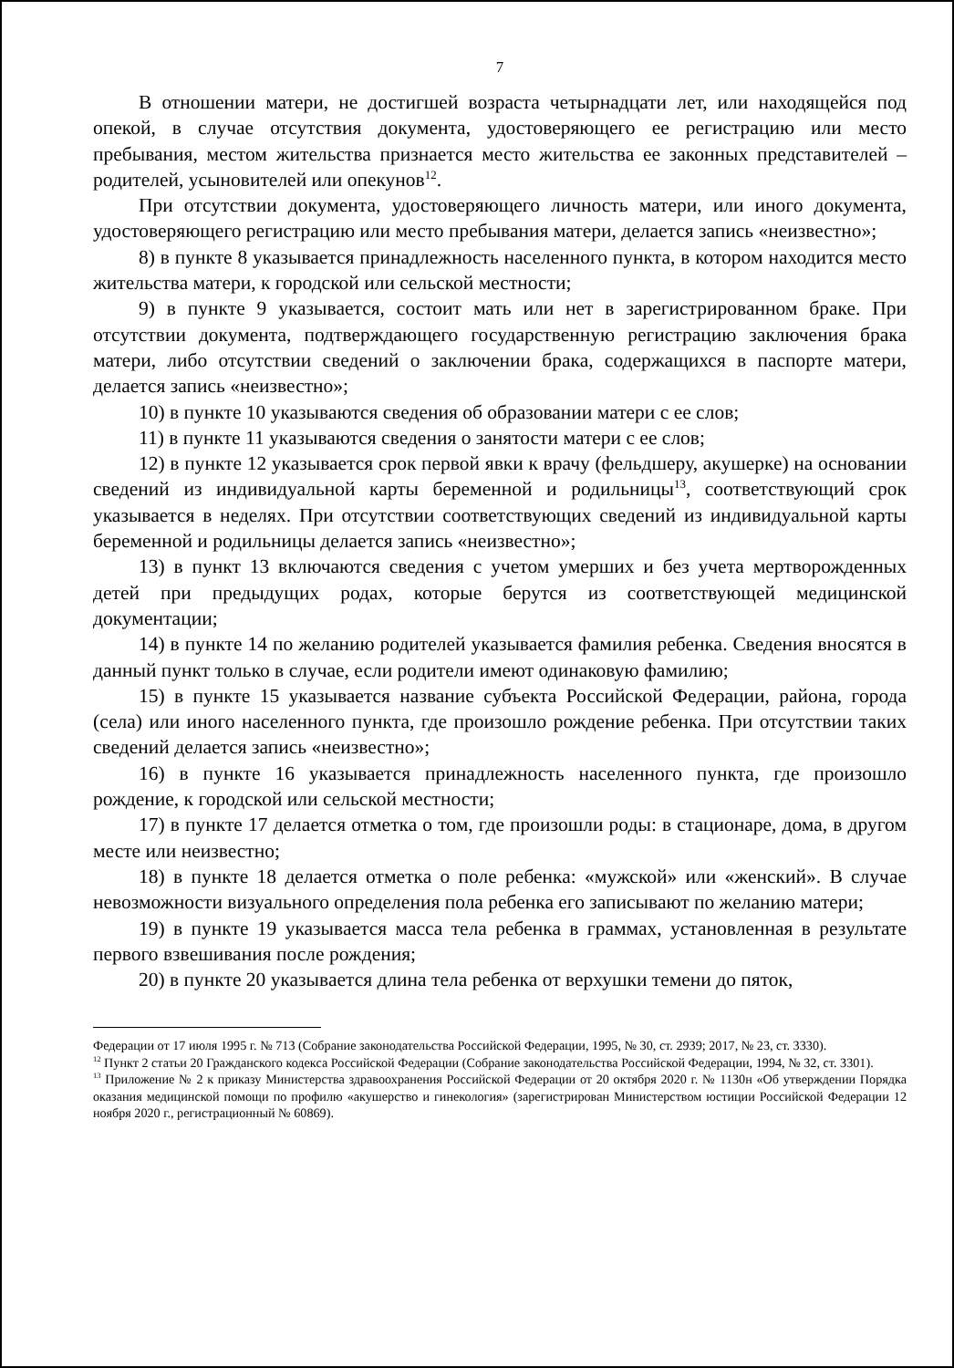7
В отношении матери, не достигшей возраста четырнадцати лет, или находящейся под опекой, в случае отсутствия документа, удостоверяющего ее регистрацию или место пребывания, местом жительства признается место жительства ее законных представителей – родителей, усыновителей или опекунов<sup>12</sup>.
При отсутствии документа, удостоверяющего личность матери, или иного документа, удостоверяющего регистрацию или место пребывания матери, делается запись «неизвестно»;
8) в пункте 8 указывается принадлежность населенного пункта, в котором находится место жительства матери, к городской или сельской местности;
9) в пункте 9 указывается, состоит мать или нет в зарегистрированном браке. При отсутствии документа, подтверждающего государственную регистрацию заключения брака матери, либо отсутствии сведений о заключении брака, содержащихся в паспорте матери, делается запись «неизвестно»;
10) в пункте 10 указываются сведения об образовании матери с ее слов;
11) в пункте 11 указываются сведения о занятости матери с ее слов;
12) в пункте 12 указывается срок первой явки к врачу (фельдшеру, акушерке) на основании сведений из индивидуальной карты беременной и родильницы<sup>13</sup>, соответствующий срок указывается в неделях. При отсутствии соответствующих сведений из индивидуальной карты беременной и родильницы делается запись «неизвестно»;
13) в пункт 13 включаются сведения с учетом умерших и без учета мертворожденных детей при предыдущих родах, которые берутся из соответствующей медицинской документации;
14) в пункте 14 по желанию родителей указывается фамилия ребенка. Сведения вносятся в данный пункт только в случае, если родители имеют одинаковую фамилию;
15) в пункте 15 указывается название субъекта Российской Федерации, района, города (села) или иного населенного пункта, где произошло рождение ребенка. При отсутствии таких сведений делается запись «неизвестно»;
16) в пункте 16 указывается принадлежность населенного пункта, где произошло рождение, к городской или сельской местности;
17) в пункте 17 делается отметка о том, где произошли роды: в стационаре, дома, в другом месте или неизвестно;
18) в пункте 18 делается отметка о поле ребенка: «мужской» или «женский». В случае невозможности визуального определения пола ребенка его записывают по желанию матери;
19) в пункте 19 указывается масса тела ребенка в граммах, установленная в результате первого взвешивания после рождения;
20) в пункте 20 указывается длина тела ребенка от верхушки темени до пяток,
Федерации от 17 июля 1995 г. № 713 (Собрание законодательства Российской Федерации, 1995, № 30, ст. 2939; 2017, № 23, ст. 3330).
<sup>12</sup> Пункт 2 статьи 20 Гражданского кодекса Российской Федерации (Собрание законодательства Российской Федерации, 1994, № 32, ст. 3301).
<sup>13</sup> Приложение № 2 к приказу Министерства здравоохранения Российской Федерации от 20 октября 2020 г. № 1130н «Об утверждении Порядка оказания медицинской помощи по профилю «акушерство и гинекология» (зарегистрирован Министерством юстиции Российской Федерации 12 ноября 2020 г., регистрационный № 60869).